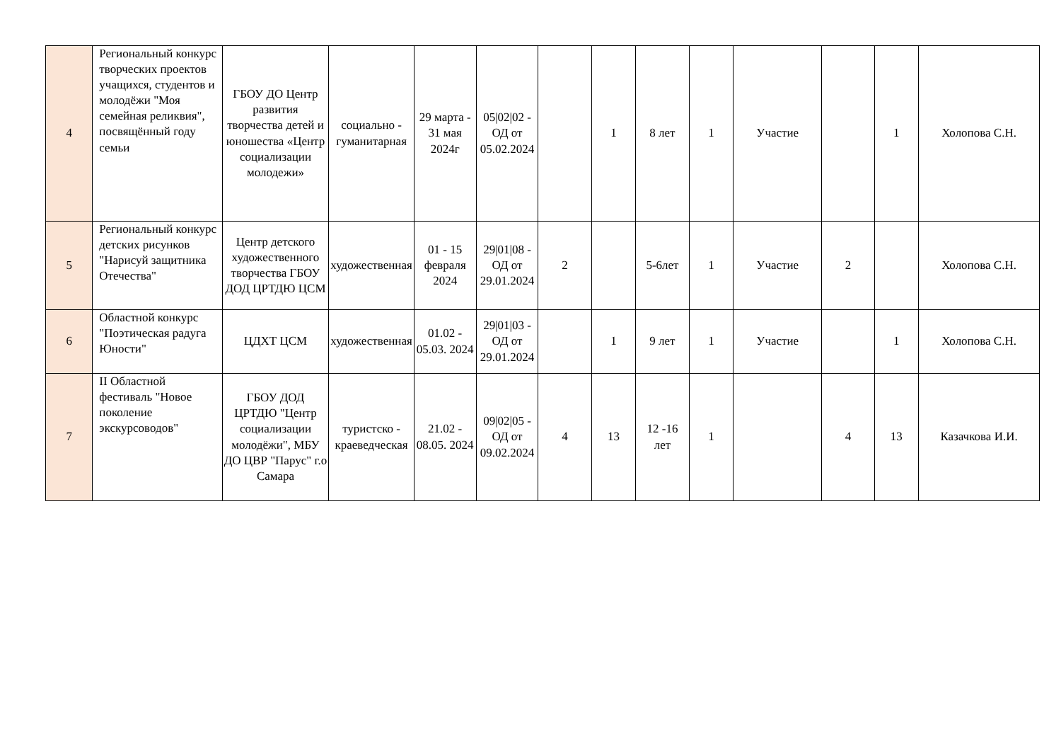| 4 | Региональный конкурс творческих проектов учащихся, студентов и молодёжи "Моя семейная реликвия", посвящённый году семьи | ГБОУ ДО Центр развития творчества детей и юношества «Центр социализации молодежи» | социально - гуманитарная | 29 марта - 31 мая 2024г | 05/02/02 - ОД от 05.02.2024 | | 1 | 8 лет | 1 | Участие | | 1 | Холопова С.Н. |
| 5 | Региональный конкурс детских рисунков "Нарисуй защитника Отечества" | Центр детского художественного творчества ГБОУ ДОД ЦРТДЮ ЦСМ | художественная | 01 - 15 февраля 2024 | 29/01/08 - ОД от 29.01.2024 | 2 | | 5-6лет | 1 | Участие | 2 | | Холопова С.Н. |
| 6 | Областной конкурс "Поэтическая радуга Юности" | ЦДХТ ЦСМ | художественная | 01.02 - 05.03. 2024 | 29/01/03 - ОД от 29.01.2024 | | 1 | 9 лет | 1 | Участие | | 1 | Холопова С.Н. |
| 7 | II Областной фестиваль "Новое поколение экскурсоводов" | ГБОУ ДОД ЦРТДЮ "Центр социализации молодёжи", МБУ ДО ЦВР "Парус" г.о Самара | туристско - краеведческая | 21.02 - 08.05. 2024 | 09/02/05 - ОД от 09.02.2024 | 4 | 13 | 12 -16 лет | 1 | | 4 | 13 | Казачкова И.И. |